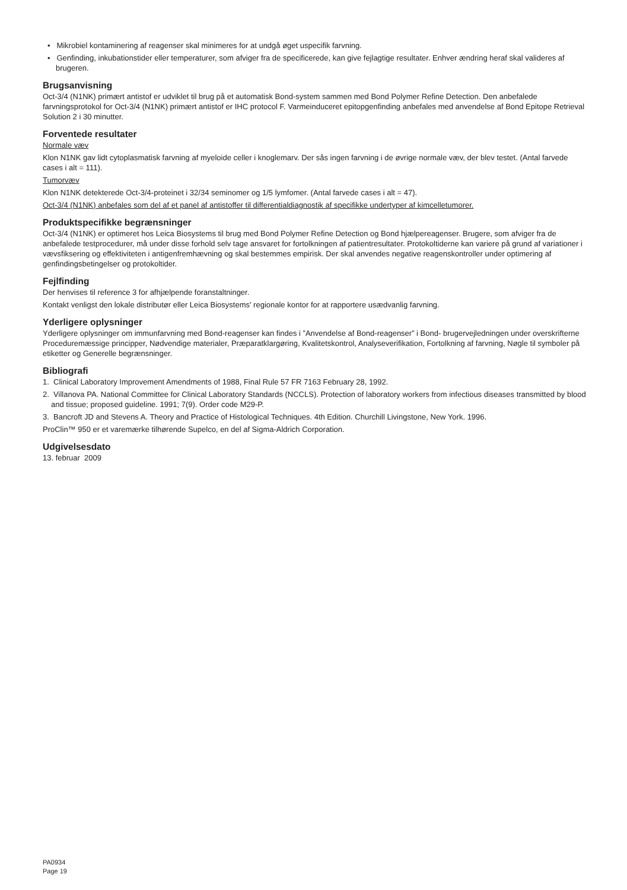• Mikrobiel kontaminering af reagenser skal minimeres for at undgå øget uspecifik farvning.
• Genfinding, inkubationstider eller temperaturer, som afviger fra de specificerede, kan give fejlagtige resultater. Enhver ændring heraf skal valideres af brugeren.
Brugsanvisning
Oct-3/4 (N1NK) primært antistof er udviklet til brug på et automatisk Bond-system sammen med Bond Polymer Refine Detection. Den anbefalede farvningsprotokol for Oct-3/4 (N1NK) primært antistof er IHC protocol F. Varmeinduceret epitopgenfinding anbefales med anvendelse af Bond Epitope Retrieval Solution 2 i 30 minutter.
Forventede resultater
Normale væv
Klon N1NK gav lidt cytoplasmatisk farvning af myeloide celler i knoglemarv. Der sås ingen farvning i de øvrige normale væv, der blev testet. (Antal farvede cases i alt = 111).
Tumorvæv
Klon N1NK detekterede Oct-3/4-proteinet i 32/34 seminomer og 1/5 lymfomer. (Antal farvede cases i alt = 47).
Oct-3/4 (N1NK) anbefales som del af et panel af antistoffer til differentialdiagnostik af specifikke undertyper af kimcelletumorer.
Produktspecifikke begrænsninger
Oct-3/4 (N1NK) er optimeret hos Leica Biosystems til brug med Bond Polymer Refine Detection og Bond hjælpereagenser. Brugere, som afviger fra de anbefalede testprocedurer, må under disse forhold selv tage ansvaret for fortolkningen af patientresultater. Protokoltiderne kan variere på grund af variationer i vævsfiksering og effektiviteten i antigenfremhævning og skal bestemmes empirisk. Der skal anvendes negative reagenskontroller under optimering af genfindingsbetingelser og protokoltider.
Fejlfinding
Der henvises til reference 3 for afhjælpende foranstaltninger.
Kontakt venligst den lokale distributør eller Leica Biosystems' regionale kontor for at rapportere usædvanlig farvning.
Yderligere oplysninger
Yderligere oplysninger om immunfarvning med Bond-reagenser kan findes i ”Anvendelse af Bond-reagenser” i Bond- brugervejledningen under overskrifterne Proceduremæssige principper, Nødvendige materialer, Præparatklargøring, Kvalitetskontrol, Analyseverifikation, Fortolkning af farvning, Nøgle til symboler på etiketter og Generelle begrænsninger.
Bibliografi
1. Clinical Laboratory Improvement Amendments of 1988, Final Rule 57 FR 7163 February 28, 1992.
2. Villanova PA. National Committee for Clinical Laboratory Standards (NCCLS). Protection of laboratory workers from infectious diseases transmitted by blood and tissue; proposed guideline. 1991; 7(9). Order code M29-P.
3. Bancroft JD and Stevens A. Theory and Practice of Histological Techniques. 4th Edition. Churchill Livingstone, New York. 1996.
ProClin™ 950 er et varemærke tilhørende Supelco, en del af Sigma-Aldrich Corporation.
Udgivelsesdato
13. februar 2009
PA0934
Page 19